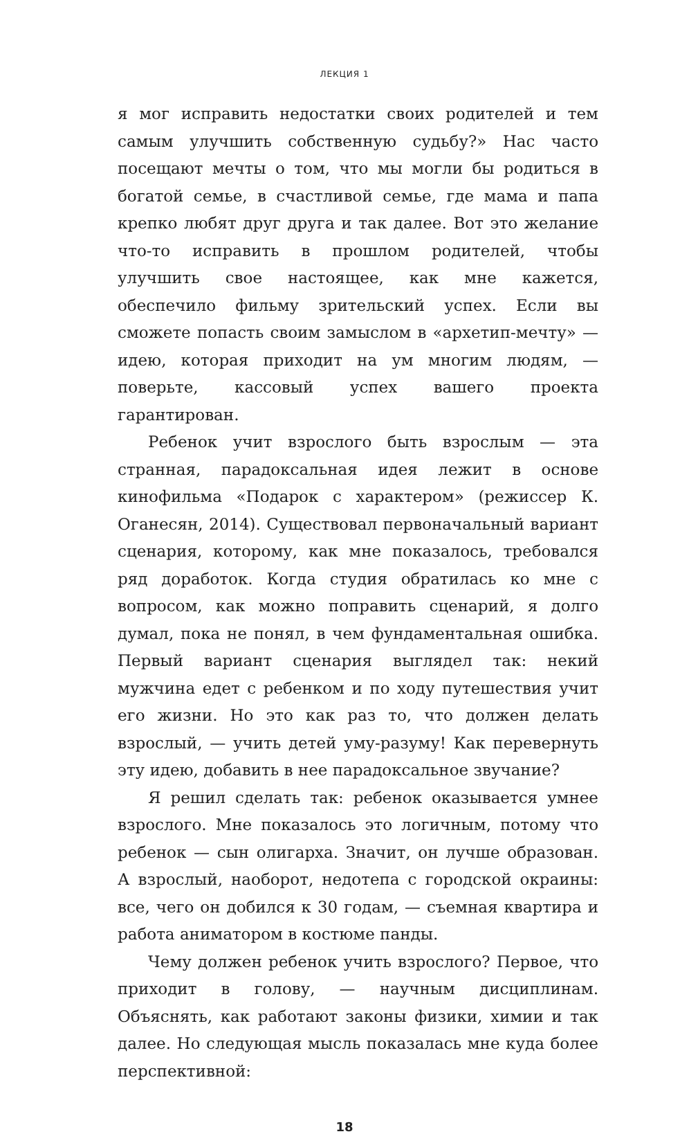ЛЕКЦИЯ 1
я мог исправить недостатки своих родителей и тем самым улучшить собственную судьбу?» Нас часто посещают мечты о том, что мы могли бы родиться в богатой семье, в счастливой семье, где мама и папа крепко любят друг друга и так далее. Вот это желание что-то исправить в прошлом родителей, чтобы улучшить свое настоящее, как мне кажется, обеспечило фильму зрительский успех. Если вы сможете попасть своим замыслом в «архетип-мечту» — идею, которая приходит на ум многим людям, — поверьте, кассовый успех вашего проекта гарантирован.
Ребенок учит взрослого быть взрослым — эта странная, парадоксальная идея лежит в основе кинофильма «Подарок с характером» (режиссер К. Оганесян, 2014). Существовал первоначальный вариант сценария, которому, как мне показалось, требовался ряд доработок. Когда студия обратилась ко мне с вопросом, как можно поправить сценарий, я долго думал, пока не понял, в чем фундаментальная ошибка. Первый вариант сценария выглядел так: некий мужчина едет с ребенком и по ходу путешествия учит его жизни. Но это как раз то, что должен делать взрослый, — учить детей уму-разуму! Как перевернуть эту идею, добавить в нее парадоксальное звучание?
Я решил сделать так: ребенок оказывается умнее взрослого. Мне показалось это логичным, потому что ребенок — сын олигарха. Значит, он лучше образован. А взрослый, наоборот, недотепа с городской окраины: все, чего он добился к 30 годам, — съемная квартира и работа аниматором в костюме панды.
Чему должен ребенок учить взрослого? Первое, что приходит в голову, — научным дисциплинам. Объяснять, как работают законы физики, химии и так далее. Но следующая мысль показалась мне куда более перспективной:
18